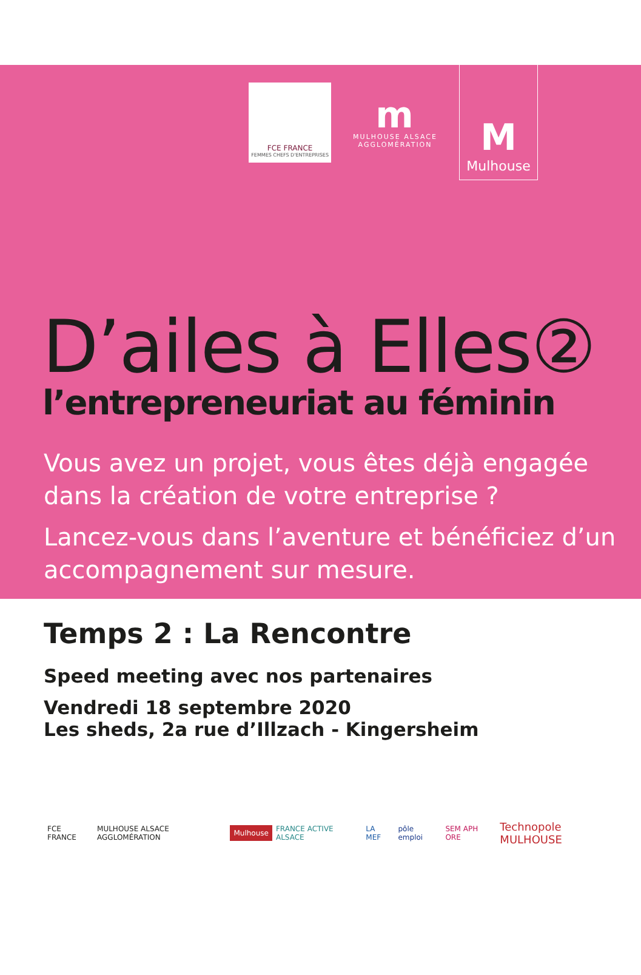FCE FRANCE
FEMMES CHEFS D'ENTREPRISES
m
MULHOUSE ALSACE
AGGLOMÉRATION
M
Mulhouse
D’ailes à Elles②
l’entrepreneuriat au féminin
Vous avez un projet, vous êtes déjà engagée dans la création de votre entreprise ?
Lancez-vous dans l’aventure et bénéficiez d’un accompagnement sur mesure.
Temps 2 : La Rencontre
Speed meeting avec nos partenaires
Vendredi 18 septembre 2020
Les sheds, 2a rue d’Illzach - Kingersheim
FCE FRANCE MULHOUSE ALSACE AGGLOMÉRATION Mulhouse FRANCE ACTIVE ALSACE LA MEF pôle emploi SEM APH ORE Technopole MULHOUSE